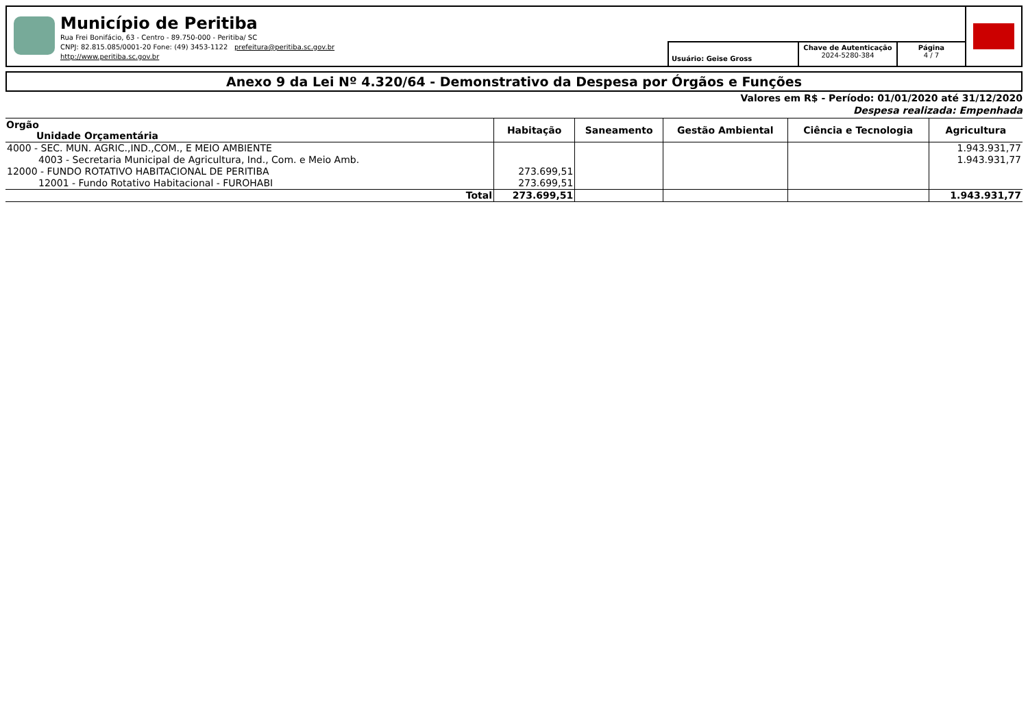Município de Peritiba
Rua Frei Bonifácio, 63 - Centro - 89.750-000 - Peritiba/ SC
CNPJ: 82.815.085/0001-20 Fone: (49) 3453-1122 prefeitura@peritiba.sc.gov.br
http://www.peritiba.sc.gov.br
Usuário: Geise Gross
Chave de Autenticação
2024-5280-384
Página
4 / 7
Anexo 9 da Lei Nº 4.320/64 - Demonstrativo da Despesa por Órgãos e Funções
Valores em R$ - Período: 01/01/2020 até 31/12/2020
Despesa realizada: Empenhada
| Orgão Unidade Orçamentária | Habitação | Saneamento | Gestão Ambiental | Ciência e Tecnologia | Agricultura |
| --- | --- | --- | --- | --- | --- |
| 4000 - SEC. MUN. AGRIC.,IND.,COM., E MEIO AMBIENTE | | | | | 1.943.931,77 |
| 4003 - Secretaria Municipal de Agricultura, Ind., Com. e Meio Amb. | | | | | 1.943.931,77 |
| 12000 - FUNDO ROTATIVO HABITACIONAL DE PERITIBA | 273.699,51 | | | | |
| 12001 - Fundo Rotativo Habitacional - FUROHABI | 273.699,51 | | | | |
| Total | 273.699,51 | | | | 1.943.931,77 |